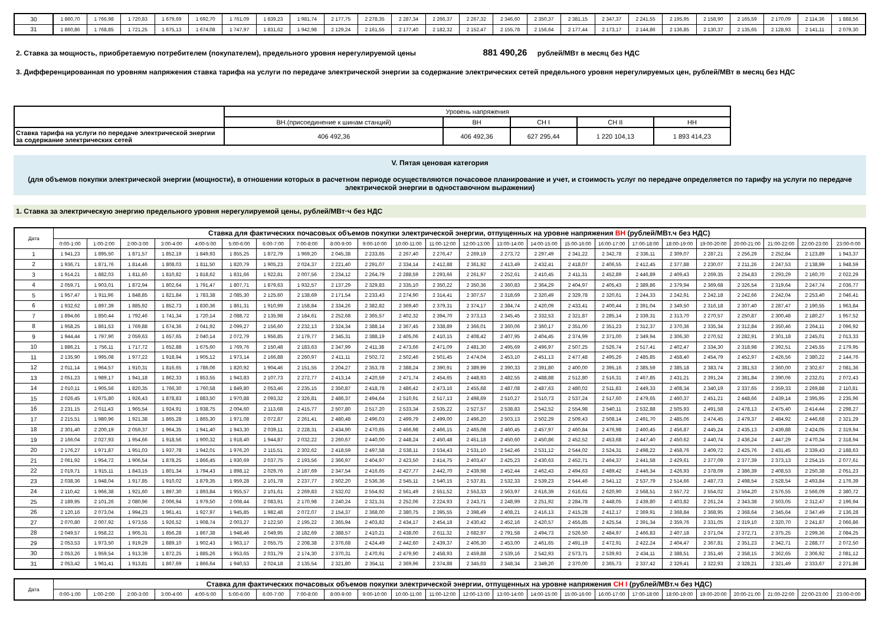| 30 | 1 860,70 | 1 766,98 | 1 720,83 | 1 679,69 | 1 692,70 | 1 761,09 | 1 839,23 | 1 981,74 | 2 177,75 | 2 278,35 | 2 287,34 | 2 266,37 | 2 267,32 | 2 346,60 | 2 350,37 | 2 381,15 | 2 347,37 | 2 241,55 | 2 195,95 | 2 158,90 | 2 165,59 | 2 170,09 | 2 114,36 | 1 888,56 |
| 31 | 1 860,86 | 1 768,85 | 1 721,25 | 1 675,13 | 1 674,08 | 1 747,97 | 1 831,62 | 1 942,98 | 2 129,24 | 2 161,55 | 2 177,40 | 2 182,32 | 2 152,47 | 2 155,78 | 2 156,64 | 2 177,44 | 2 173,17 | 2 144,86 | 2 136,85 | 2 130,37 | 2 135,65 | 2 128,93 | 2 141,11 | 2 079,30 |
2. Ставка за мощность, приобретаемую потребителем (покупателем), предельного уровня нерегулируемой цены 881 490,26 рублей/МВт в месяц без НДС
3. Дифференцированная по уровням напряжения ставка тарифа на услуги по передаче электрической энергии за содержание электрических сетей предельного уровня нерегулируемых цен, рублей/МВт в месяц без НДС
| | Уровень напряжения | | | | |
| | ВН.(присоединение к шинам станций) | ВН | СН I | СН II | НН |
| Ставка тарифа на услуги по передаче электрической энергии за содержание электрических сетей | 406 492,36 | 406 492,36 | 627 295,44 | 1 220 104,13 | 1 893 414,23 |
V. Пятая ценовая категория
(для объемов покупки электрической энергии (мощности), в отношении которых в расчетном периоде осуществляются почасовое планирование и учет, и стоимость услуг по передаче определяется по тарифу на услуги по передаче электрической энергии в одноставочном выражении)
1. Ставка за электрическую энергию предельного уровня нерегулируемой цены, рублей/МВт·ч без НДС
| Дата | Ставка для фактических почасовых объемов покупки электрической энергии, отпущенных на уровне напряжения ВН (рублей/МВт.ч без НДС) | | | | | | | | | | | | | | | | | | | | | | | |
| --- | --- | --- | --- | --- | --- | --- | --- | --- | --- | --- | --- | --- | --- | --- | --- | --- | --- | --- | --- | --- | --- | --- | --- | --- |
| | 0:00-1:00 | 1:00-2:00 | 2:00-3:00 | 3:00-4:00 | 4:00-5:00 | 5:00-6:00 | 6:00-7:00 | 7:00-8:00 | 8:00-9:00 | 9:00-10:00 | 10:00-11:00 | 11:00-12:00 | 12:00-13:00 | 13:00-14:00 | 14:00-15:00 | 15:00-16:00 | 16:00-17:00 | 17:00-18:00 | 18:00-19:00 | 19:00-20:00 | 20:00-21:00 | 21:00-22:00 | 22:00-23:00 | 23:00-0:00 |
| 1 | 1 941,23 | 1 895,50 | 1 871,57 | 1 852,19 | 1 849,93 | 1 855,25 | 1 872,79 | 1 969,20 | 2 045,38 | 2 233,65 | 2 267,40 | 2 276,47 | 2 269,19 | 2 273,72 | 2 297,49 | 2 341,22 | 2 342,78 | 2 336,11 | 2 309,07 | 2 287,21 | 2 256,29 | 2 252,84 | 2 123,89 | 1 943,37 |
| 2 | 1 936,71 | 1 871,76 | 1 814,46 | 1 808,03 | 1 811,50 | 1 820,79 | 1 905,23 | 2 024,37 | 2 221,40 | 2 291,07 | 2 334,14 | 2 412,88 | 2 361,92 | 2 413,49 | 2 432,41 | 2 418,07 | 2 406,55 | 2 412,45 | 2 377,88 | 2 230,07 | 2 211,26 | 2 247,53 | 2 138,99 | 1 948,59 |
| 3 | 1 914,21 | 1 882,03 | 1 811,60 | 1 810,82 | 1 818,62 | 1 831,66 | 1 922,81 | 2 007,56 | 2 234,12 | 2 264,79 | 2 288,59 | 2 293,66 | 2 261,97 | 2 252,61 | 2 410,45 | 2 411,31 | 2 452,89 | 2 446,89 | 2 409,43 | 2 269,35 | 2 254,83 | 2 293,29 | 2 160,70 | 2 022,29 |
| 4 | 2 059,71 | 1 903,01 | 1 872,94 | 1 802,64 | 1 791,47 | 1 807,71 | 1 879,63 | 1 932,57 | 2 137,29 | 2 329,83 | 2 335,10 | 2 350,22 | 2 350,36 | 2 360,83 | 2 364,29 | 2 404,97 | 2 405,43 | 2 389,86 | 2 379,94 | 2 369,68 | 2 326,54 | 2 319,64 | 2 247,74 | 2 036,77 |
| 5 | 1 957,47 | 1 911,96 | 1 848,85 | 1 821,84 | 1 783,38 | 2 085,30 | 2 125,60 | 2 138,69 | 2 171,54 | 2 233,43 | 2 274,90 | 2 314,41 | 2 307,57 | 2 318,69 | 2 320,49 | 2 329,78 | 2 320,61 | 2 244,33 | 2 242,91 | 2 242,18 | 2 242,66 | 2 242,04 | 2 253,40 | 2 046,41 |
| 6 | 1 932,62 | 1 897,39 | 1 885,92 | 1 852,73 | 1 830,36 | 1 861,31 | 1 910,99 | 2 158,84 | 2 334,26 | 2 382,82 | 2 369,40 | 2 379,31 | 2 374,17 | 2 384,74 | 2 420,09 | 2 433,41 | 2 400,44 | 2 391,04 | 2 349,50 | 2 316,18 | 2 307,40 | 2 287,47 | 2 190,55 | 1 963,84 |
| 7 | 1 894,66 | 1 850,44 | 1 792,46 | 1 741,34 | 1 720,14 | 2 088,72 | 2 135,98 | 2 184,61 | 2 252,68 | 2 365,57 | 2 402,32 | 2 394,70 | 2 373,13 | 2 345,45 | 2 332,53 | 2 321,87 | 2 285,14 | 2 339,31 | 2 313,70 | 2 270,57 | 2 250,87 | 2 300,48 | 2 180,27 | 1 957,52 |
| 8 | 1 958,25 | 1 861,53 | 1 769,88 | 1 674,36 | 2 041,92 | 2 099,27 | 2 156,60 | 2 232,13 | 2 324,34 | 2 388,14 | 2 367,45 | 2 338,89 | 2 366,01 | 2 360,06 | 2 360,17 | 2 351,00 | 2 351,23 | 2 312,37 | 2 370,36 | 2 335,34 | 2 312,84 | 2 350,46 | 2 264,11 | 2 096,92 |
| 9 | 1 944,44 | 1 797,90 | 2 059,63 | 1 657,65 | 2 040,14 | 2 072,79 | 1 956,85 | 2 179,77 | 2 345,31 | 2 388,19 | 2 405,06 | 2 410,15 | 2 408,42 | 2 407,95 | 2 404,45 | 2 374,99 | 2 371,00 | 2 349,94 | 2 306,30 | 2 270,52 | 2 282,91 | 2 301,18 | 2 245,01 | 2 013,33 |
| 10 | 1 886,21 | 1 756,11 | 1 717,72 | 1 652,88 | 1 675,60 | 1 769,76 | 2 150,48 | 2 183,63 | 2 347,99 | 2 411,38 | 2 473,66 | 2 471,09 | 2 481,30 | 2 495,69 | 2 496,97 | 2 507,25 | 2 526,74 | 2 517,41 | 2 402,47 | 2 334,30 | 2 318,98 | 2 392,51 | 2 245,55 | 2 179,95 |
| 11 | 2 135,90 | 1 995,08 | 1 977,22 | 1 918,94 | 1 905,12 | 1 973,14 | 2 166,88 | 2 260,97 | 2 411,11 | 2 502,72 | 2 502,46 | 2 501,45 | 2 474,04 | 2 453,10 | 2 451,13 | 2 477,48 | 2 495,26 | 2 485,85 | 2 458,40 | 2 454,79 | 2 452,97 | 2 426,56 | 2 380,22 | 2 144,76 |
| 12 | 2 011,14 | 1 964,57 | 1 910,31 | 1 816,65 | 1 786,06 | 1 820,92 | 1 904,46 | 2 151,55 | 2 204,27 | 2 353,78 | 2 388,24 | 2 390,91 | 2 389,99 | 2 390,33 | 2 391,80 | 2 400,00 | 2 395,16 | 2 385,59 | 2 385,18 | 2 383,74 | 2 381,53 | 2 360,00 | 2 302,67 | 2 081,36 |
| 13 | 2 051,23 | 1 989,17 | 1 941,18 | 1 862,33 | 1 853,55 | 1 943,83 | 2 107,73 | 2 272,77 | 2 413,14 | 2 420,59 | 2 471,74 | 2 454,65 | 2 448,93 | 2 482,55 | 2 488,88 | 2 512,80 | 2 516,31 | 2 467,85 | 2 431,21 | 2 391,24 | 2 381,84 | 2 390,06 | 2 232,01 | 2 072,43 |
| 14 | 2 010,11 | 1 905,56 | 1 820,35 | 1 766,30 | 1 760,58 | 1 849,80 | 2 053,46 | 2 235,15 | 2 350,87 | 2 418,78 | 2 486,42 | 2 473,16 | 2 455,68 | 2 487,08 | 2 487,63 | 2 480,02 | 2 511,83 | 2 449,33 | 2 408,34 | 2 340,19 | 2 337,65 | 2 359,33 | 2 269,88 | 2 110,81 |
| 15 | 2 026,45 | 1 975,80 | 1 926,43 | 1 878,83 | 1 883,50 | 1 970,88 | 2 093,32 | 2 326,81 | 2 486,37 | 2 494,64 | 2 510,91 | 2 517,13 | 2 498,69 | 2 510,27 | 2 510,73 | 2 537,24 | 2 517,60 | 2 479,65 | 2 460,37 | 2 451,21 | 2 448,66 | 2 439,14 | 2 395,95 | 2 235,96 |
| 16 | 2 231,15 | 2 011,43 | 1 965,54 | 1 924,91 | 1 938,75 | 2 004,60 | 2 113,68 | 2 415,77 | 2 507,80 | 2 517,20 | 2 533,34 | 2 535,22 | 2 527,57 | 2 538,83 | 2 542,52 | 2 554,98 | 2 540,11 | 2 532,88 | 2 505,93 | 2 491,58 | 2 478,13 | 2 475,40 | 2 414,44 | 2 298,27 |
| 17 | 2 215,51 | 1 980,96 | 1 921,38 | 1 865,28 | 1 865,30 | 1 971,08 | 2 072,87 | 2 261,41 | 2 480,48 | 2 496,03 | 2 499,79 | 2 499,00 | 2 496,20 | 2 503,13 | 2 502,29 | 2 509,43 | 2 508,14 | 2 491,70 | 2 485,06 | 2 474,45 | 2 479,37 | 2 484,92 | 2 446,68 | 2 321,29 |
| 18 | 2 301,40 | 2 200,19 | 2 059,37 | 1 964,35 | 1 941,40 | 1 943,30 | 2 039,11 | 2 228,31 | 2 434,90 | 2 470,65 | 2 466,98 | 2 466,15 | 2 465,08 | 2 460,45 | 2 457,97 | 2 460,84 | 2 476,98 | 2 460,45 | 2 456,87 | 2 445,24 | 2 435,13 | 2 439,88 | 2 424,05 | 2 319,94 |
| 19 | 2 166,04 | 2 027,93 | 1 954,66 | 1 918,56 | 1 900,32 | 1 918,40 | 1 944,87 | 2 032,22 | 2 260,67 | 2 440,00 | 2 448,24 | 2 450,48 | 2 451,18 | 2 450,60 | 2 450,86 | 2 452,52 | 2 453,68 | 2 447,40 | 2 450,62 | 2 440,74 | 2 436,24 | 2 447,29 | 2 470,34 | 2 318,94 |
| 20 | 2 176,27 | 1 971,87 | 1 951,03 | 1 937,78 | 1 942,01 | 1 976,20 | 2 115,51 | 2 302,62 | 2 418,59 | 2 497,58 | 2 538,11 | 2 534,43 | 2 531,10 | 2 542,46 | 2 531,12 | 2 544,02 | 2 524,31 | 2 498,22 | 2 458,76 | 2 409,72 | 2 425,76 | 2 431,45 | 2 339,43 | 2 188,63 |
| 21 | 2 061,92 | 1 954,72 | 1 906,54 | 1 878,25 | 1 866,45 | 1 930,69 | 2 037,75 | 2 193,56 | 2 366,97 | 2 404,97 | 2 423,50 | 2 414,75 | 2 403,47 | 2 425,23 | 2 430,63 | 2 452,71 | 2 464,37 | 2 441,58 | 2 429,61 | 2 377,09 | 2 377,39 | 2 373,13 | 2 254,15 | 2 077,61 |
| 22 | 2 019,71 | 1 915,11 | 1 843,15 | 1 801,34 | 1 794,43 | 1 898,12 | 2 029,76 | 2 187,69 | 2 347,54 | 2 416,65 | 2 427,77 | 2 442,70 | 2 439,98 | 2 452,44 | 2 462,43 | 2 494,63 | 2 489,42 | 2 446,34 | 2 426,93 | 2 378,09 | 2 386,39 | 2 408,53 | 2 250,38 | 2 051,23 |
| 23 | 2 038,36 | 1 948,04 | 1 917,85 | 1 910,02 | 1 879,35 | 1 959,28 | 2 101,78 | 2 237,77 | 2 502,20 | 2 536,36 | 2 545,11 | 2 540,15 | 2 537,81 | 2 532,33 | 2 539,23 | 2 544,46 | 2 541,12 | 2 537,79 | 2 514,66 | 2 487,73 | 2 498,54 | 2 528,54 | 2 493,84 | 2 176,39 |
| 24 | 2 110,42 | 1 966,38 | 1 921,60 | 1 897,30 | 1 893,84 | 1 955,57 | 2 101,61 | 2 269,83 | 2 532,02 | 2 554,92 | 2 561,49 | 2 551,52 | 2 553,33 | 2 563,97 | 2 616,39 | 2 616,61 | 2 620,90 | 2 568,51 | 2 557,72 | 2 554,02 | 2 564,20 | 2 576,55 | 2 566,09 | 2 380,72 |
| 25 | 2 189,95 | 2 101,26 | 2 080,96 | 2 006,94 | 1 979,50 | 2 008,44 | 2 083,91 | 2 170,98 | 2 240,24 | 2 321,31 | 2 252,06 | 2 224,93 | 2 243,71 | 2 248,99 | 2 251,92 | 2 284,78 | 2 448,05 | 2 439,80 | 2 403,82 | 2 261,24 | 2 343,38 | 2 503,05 | 2 312,47 | 2 196,94 |
| 26 | 2 120,16 | 2 073,04 | 1 994,23 | 1 961,41 | 1 927,97 | 1 945,85 | 1 982,48 | 2 072,07 | 2 154,37 | 2 368,00 | 2 380,75 | 2 395,55 | 2 398,49 | 2 408,21 | 2 416,13 | 2 415,28 | 2 412,17 | 2 369,91 | 2 368,84 | 2 368,95 | 2 368,64 | 2 345,64 | 2 347,49 | 2 136,28 |
| 27 | 2 070,80 | 2 007,92 | 1 973,55 | 1 926,52 | 1 908,74 | 2 003,27 | 2 122,50 | 2 195,22 | 2 365,94 | 2 403,82 | 2 434,17 | 2 454,18 | 2 430,42 | 2 452,16 | 2 420,57 | 2 455,85 | 2 425,54 | 2 391,34 | 2 359,76 | 2 331,05 | 2 319,10 | 2 320,70 | 2 241,87 | 2 066,86 |
| 28 | 2 049,57 | 1 958,22 | 1 905,31 | 1 856,28 | 1 867,38 | 1 948,46 | 2 049,95 | 2 182,69 | 2 388,57 | 2 410,21 | 2 438,00 | 2 611,32 | 2 682,97 | 2 791,58 | 2 494,73 | 2 526,50 | 2 484,97 | 2 466,83 | 2 407,18 | 2 371,04 | 2 372,71 | 2 375,25 | 2 299,36 | 2 084,25 |
| 29 | 2 053,53 | 1 973,50 | 1 919,29 | 1 889,10 | 1 902,43 | 1 963,17 | 2 055,75 | 2 208,38 | 2 376,68 | 2 424,49 | 2 442,60 | 2 439,37 | 2 406,30 | 2 453,00 | 2 461,65 | 2 491,19 | 2 472,91 | 2 422,24 | 2 404,47 | 2 367,81 | 2 351,23 | 2 342,71 | 2 288,77 | 2 072,50 |
| 30 | 2 053,26 | 1 959,54 | 1 913,39 | 1 872,25 | 1 885,26 | 1 953,65 | 2 031,79 | 2 174,30 | 2 370,31 | 2 470,91 | 2 479,90 | 2 458,93 | 2 459,88 | 2 539,16 | 2 542,93 | 2 573,71 | 2 539,93 | 2 434,11 | 2 388,51 | 2 351,46 | 2 358,15 | 2 362,65 | 2 306,92 | 2 081,12 |
| 31 | 2 053,42 | 1 961,41 | 1 913,81 | 1 867,69 | 1 866,64 | 1 940,53 | 2 024,18 | 2 135,54 | 2 321,80 | 2 354,11 | 2 369,96 | 2 374,88 | 2 345,03 | 2 348,34 | 2 349,20 | 2 370,00 | 2 365,73 | 2 337,42 | 2 329,41 | 2 322,93 | 2 328,21 | 2 321,49 | 2 333,67 | 2 271,86 |
| Дата | Ставка для фактических почасовых объемов покупки электрической энергии, отпущенных на уровне напряжения СН I (рублей/МВт.ч без НДС) | | | | | | | | | | | | | | | | | | | | | | | |
| --- | --- | --- | --- | --- | --- | --- | --- | --- | --- | --- | --- | --- | --- | --- | --- | --- | --- | --- | --- | --- | --- | --- | --- | --- |
| | 0:00-1:00 | 1:00-2:00 | 2:00-3:00 | 3:00-4:00 | 4:00-5:00 | 5:00-6:00 | 6:00-7:00 | 7:00-8:00 | 8:00-9:00 | 9:00-10:00 | 10:00-11:00 | 11:00-12:00 | 12:00-13:00 | 13:00-14:00 | 14:00-15:00 | 15:00-16:00 | 16:00-17:00 | 17:00-18:00 | 18:00-19:00 | 19:00-20:00 | 20:00-21:00 | 21:00-22:00 | 22:00-23:00 | 23:00-0:00 |